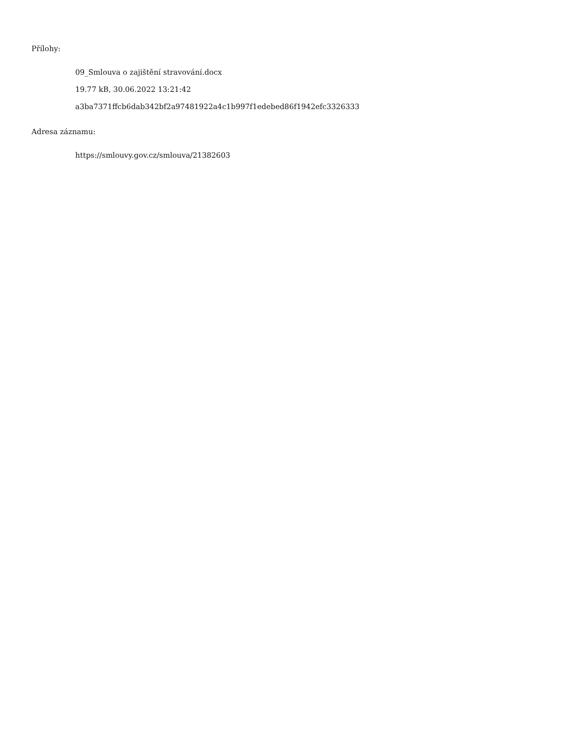Přílohy:
09_Smlouva o zajištění stravování.docx
19.77 kB, 30.06.2022 13:21:42
a3ba7371ffcb6dab342bf2a97481922a4c1b997f1edebed86f1942efc3326333
Adresa záznamu:
https://smlouvy.gov.cz/smlouva/21382603